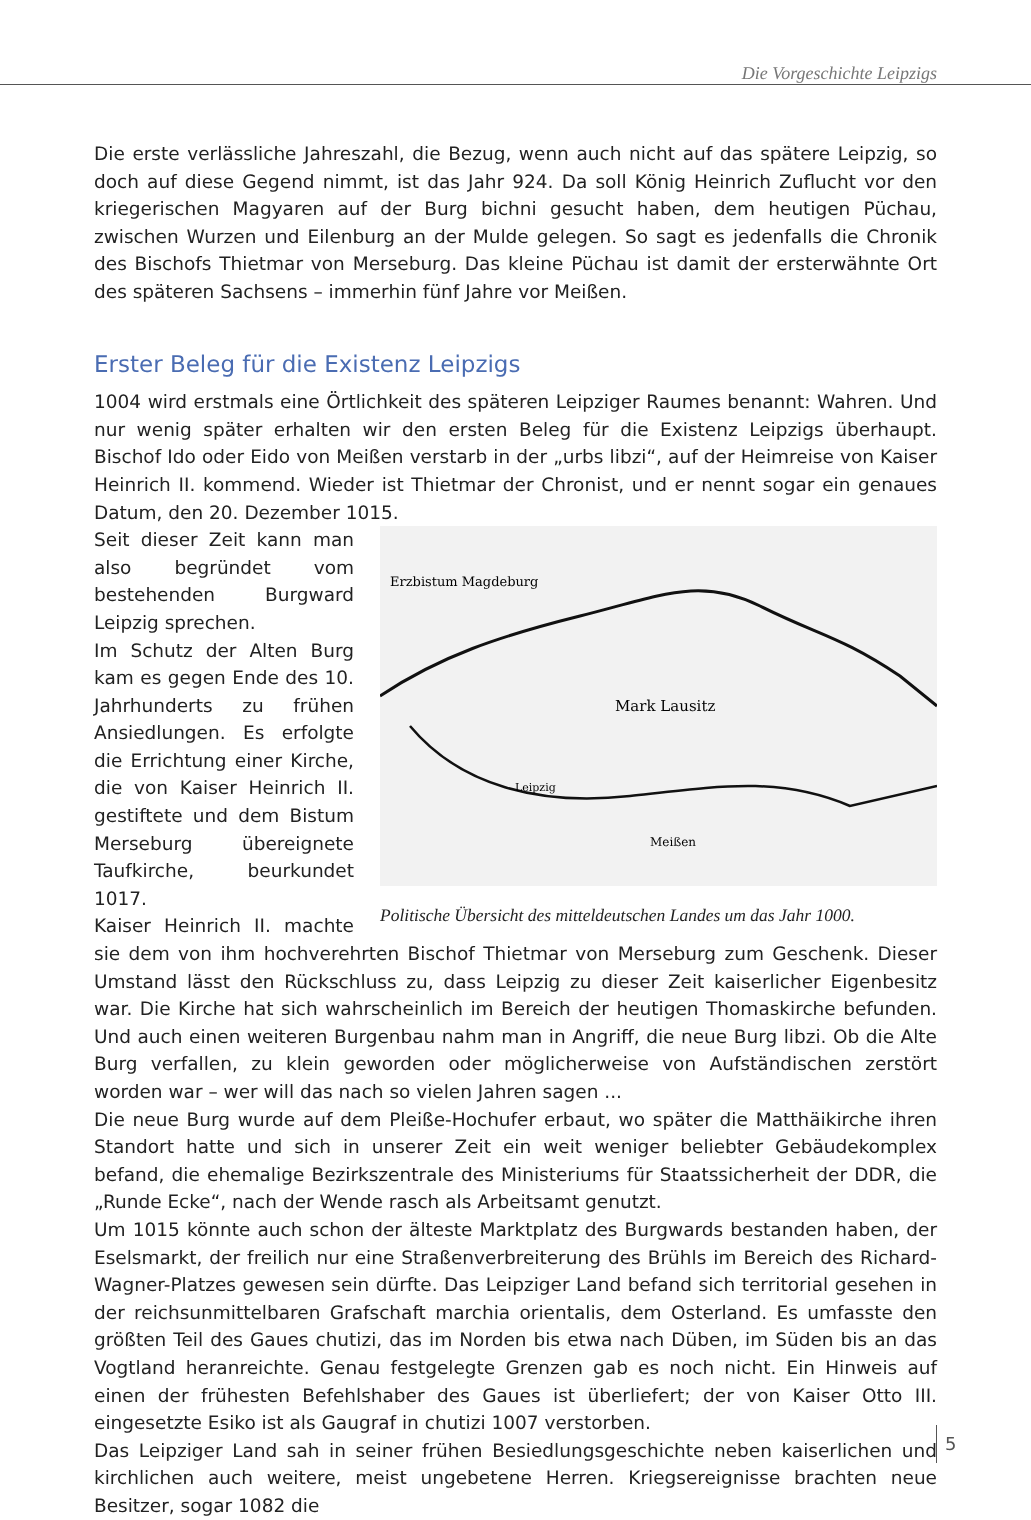Die Vorgeschichte Leipzigs
Die erste verlässliche Jahreszahl, die Bezug, wenn auch nicht auf das spätere Leipzig, so doch auf diese Gegend nimmt, ist das Jahr 924. Da soll König Heinrich Zuflucht vor den kriegerischen Magyaren auf der Burg bichni gesucht haben, dem heutigen Püchau, zwischen Wurzen und Eilenburg an der Mulde gelegen. So sagt es jedenfalls die Chronik des Bischofs Thietmar von Merseburg. Das kleine Püchau ist damit der ersterwähnte Ort des späteren Sachsens – immerhin fünf Jahre vor Meißen.
Erster Beleg für die Existenz Leipzigs
1004 wird erstmals eine Örtlichkeit des späteren Leipziger Raumes benannt: Wahren. Und nur wenig später erhalten wir den ersten Beleg für die Existenz Leipzigs überhaupt. Bischof Ido oder Eido von Meißen verstarb in der „urbs libzi“, auf der Heimreise von Kaiser Heinrich II. kommend. Wieder ist Thietmar der Chronist, und er nennt sogar ein genaues Datum, den 20. Dezember 1015.
Erzbistum Magdeburg
Mark Lausitz
Meißen
Leipzig
Politische Übersicht des mitteldeutschen Landes um das Jahr 1000.
Seit dieser Zeit kann man also begründet vom bestehenden Burgward Leipzig sprechen.
Im Schutz der Alten Burg kam es gegen Ende des 10. Jahrhunderts zu frühen Ansiedlungen. Es erfolgte die Errichtung einer Kirche, die von Kaiser Heinrich II. gestiftete und dem Bistum Merseburg übereignete Taufkirche, beurkundet 1017.
Kaiser Heinrich II. machte sie dem von ihm hochverehrten Bischof Thietmar von Merseburg zum Geschenk. Dieser Umstand lässt den Rückschluss zu, dass Leipzig zu dieser Zeit kaiserlicher Eigenbesitz war. Die Kirche hat sich wahrscheinlich im Bereich der heutigen Thomaskirche befunden. Und auch einen weiteren Burgenbau nahm man in Angriff, die neue Burg libzi. Ob die Alte Burg verfallen, zu klein geworden oder möglicherweise von Aufständischen zerstört worden war – wer will das nach so vielen Jahren sagen ...
Die neue Burg wurde auf dem Pleiße-Hochufer erbaut, wo später die Matthäikirche ihren Standort hatte und sich in unserer Zeit ein weit weniger beliebter Gebäudekomplex befand, die ehemalige Bezirkszentrale des Ministeriums für Staatssicherheit der DDR, die „Runde Ecke“, nach der Wende rasch als Arbeitsamt genutzt.
Um 1015 könnte auch schon der älteste Marktplatz des Burgwards bestanden haben, der Eselsmarkt, der freilich nur eine Straßenverbreiterung des Brühls im Bereich des Richard-Wagner-Platzes gewesen sein dürfte. Das Leipziger Land befand sich territorial gesehen in der reichsunmittelbaren Grafschaft marchia orientalis, dem Osterland. Es umfasste den größten Teil des Gaues chutizi, das im Norden bis etwa nach Düben, im Süden bis an das Vogtland heranreichte. Genau festgelegte Grenzen gab es noch nicht. Ein Hinweis auf einen der frühesten Befehlshaber des Gaues ist überliefert; der von Kaiser Otto III. eingesetzte Esiko ist als Gaugraf in chutizi 1007 verstorben.
Das Leipziger Land sah in seiner frühen Besiedlungsgeschichte neben kaiserlichen und kirchlichen auch weitere, meist ungebetene Herren. Kriegsereignisse brachten neue Besitzer, sogar 1082 die
5